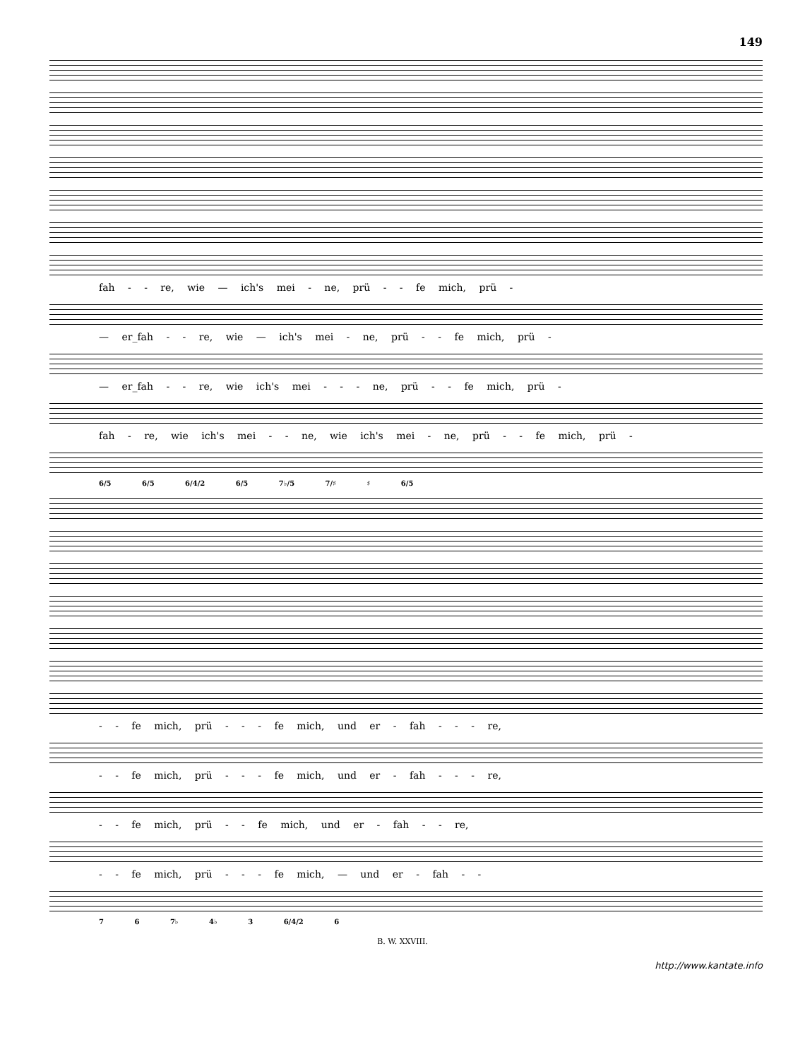149
fah - - re, wie — ich's mei - ne, prü - - fe mich, prü -
— er_fah - - re, wie — ich's mei - ne, prü - - fe mich, prü -
— er_fah - - re, wie ich's mei - - - ne, prü - - fe mich, prü -
fah - re, wie ich's mei - - ne, wie ich's mei - ne, prü - - fe mich, prü -
6/5 6/5 6/4/2 6/5 7♭/5 7/♯ ♯ 6/5
- - fe mich, prü - - - fe mich, und er - fah - - - re,
- - fe mich, prü - - - fe mich, und er - fah - - - re,
- - fe mich, prü - - fe mich, und er - fah - - re,
- - fe mich, prü - - - fe mich, — und er - fah - -
7 6 7♭ 4♭ 3 6/4/2 6
B. W. XXVIII.
http://www.kantate.info